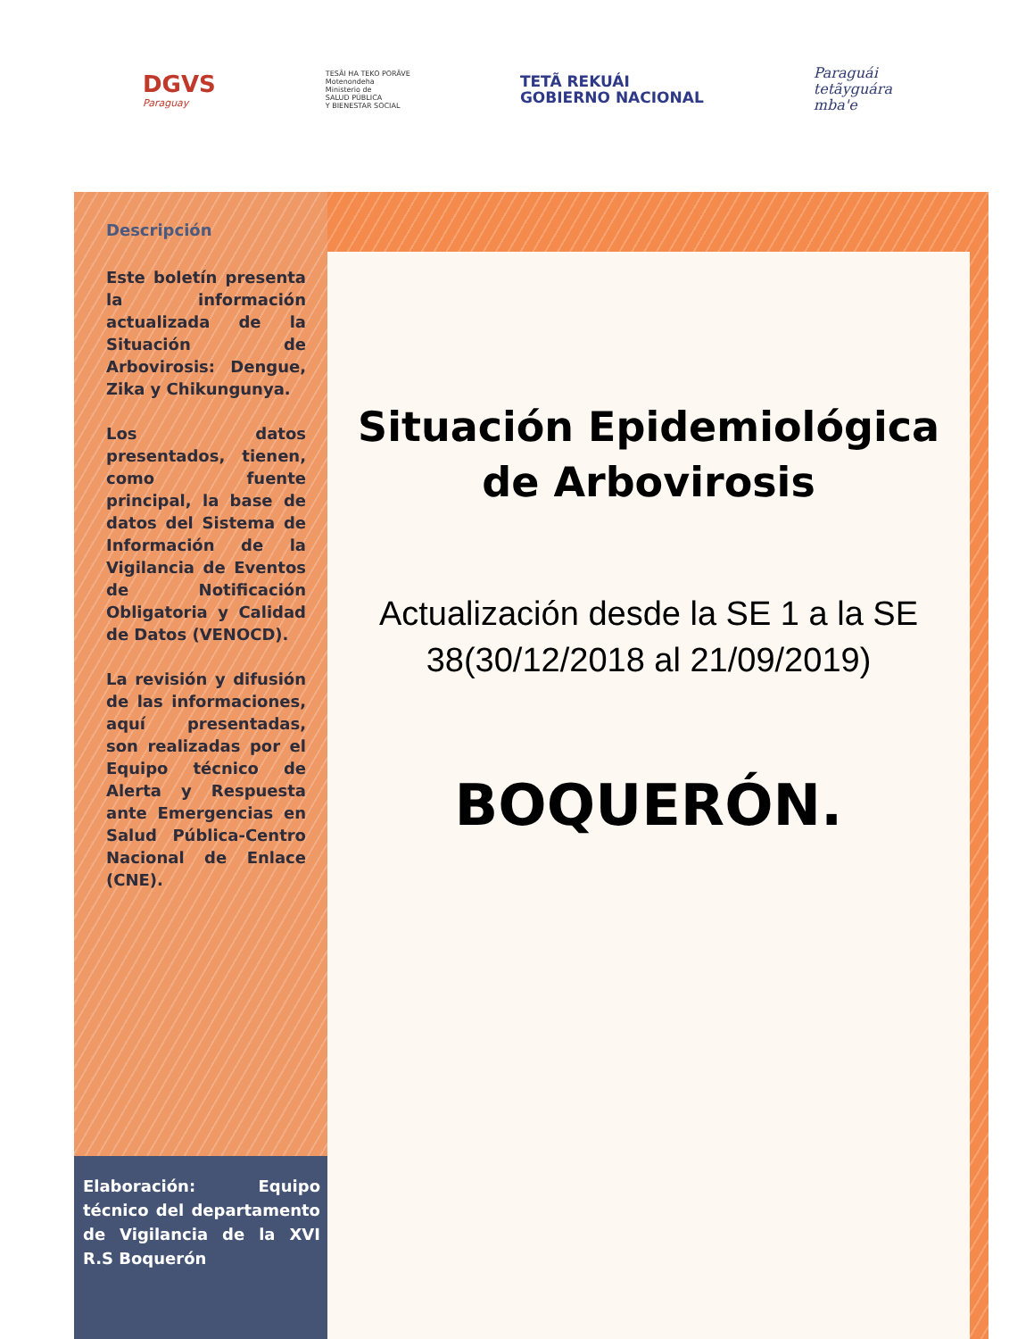DGVS
Paraguay
TESÃI HA TEKO PORÃVE
Motenondeha
Ministerio de
SALUD PÚBLICA
Y BIENESTAR SOCIAL
TETÃ REKUÁI
GOBIERNO NACIONAL
Paraguái
tetãyguára
mba'e
Descripción
Este boletín presenta la información actualizada de la Situación de Arbovirosis: Dengue, Zika y Chikungunya.
Los datos presentados, tienen, como fuente principal, la base de datos del Sistema de Información de la Vigilancia de Eventos de Notificación Obligatoria y Calidad de Datos (VENOCD).
La revisión y difusión de las informaciones, aquí presentadas, son realizadas por el Equipo técnico de Alerta y Respuesta ante Emergencias en Salud Pública-Centro Nacional de Enlace (CNE).
Elaboración: Equipo técnico del departamento de Vigilancia de la XVI R.S Boquerón
Situación Epidemiológica de Arbovirosis
Actualización desde la SE 1 a la SE 38(30/12/2018 al 21/09/2019)
BOQUERÓN.